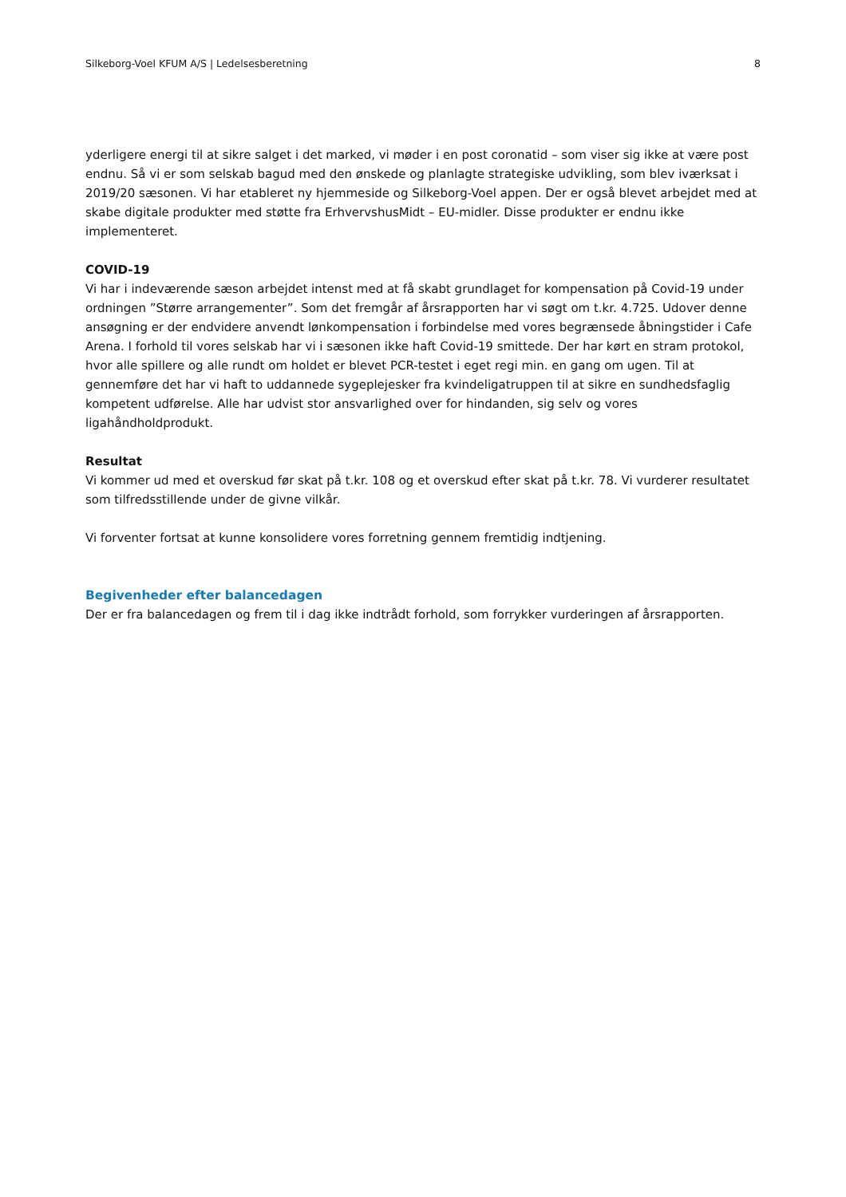Silkeborg-Voel KFUM A/S | Ledelsesberetning 8
yderligere energi til at sikre salget i det marked, vi møder i en post coronatid – som viser sig ikke at være post endnu. Så vi er som selskab bagud med den ønskede og planlagte strategiske udvikling, som blev iværksat i 2019/20 sæsonen. Vi har etableret ny hjemmeside og Silkeborg-Voel appen. Der er også blevet arbejdet med at skabe digitale produkter med støtte fra ErhvervshusMidt – EU-midler. Disse produkter er endnu ikke implementeret.
COVID-19
Vi har i indeværende sæson arbejdet intenst med at få skabt grundlaget for kompensation på Covid-19 under ordningen ”Større arrangementer”. Som det fremgår af årsrapporten har vi søgt om t.kr. 4.725. Udover denne ansøgning er der endvidere anvendt lønkompensation i forbindelse med vores begrænsede åbningstider i Cafe Arena. I forhold til vores selskab har vi i sæsonen ikke haft Covid-19 smittede. Der har kørt en stram protokol, hvor alle spillere og alle rundt om holdet er blevet PCR-testet i eget regi min. en gang om ugen. Til at gennemføre det har vi haft to uddannede sygeplejesker fra kvindeligatruppen til at sikre en sundhedsfaglig kompetent udførelse. Alle har udvist stor ansvarlighed over for hindanden, sig selv og vores ligahåndholdprodukt.
Resultat
Vi kommer ud med et overskud før skat på t.kr. 108 og et overskud efter skat på t.kr. 78. Vi vurderer resultatet som tilfredsstillende under de givne vilkår.
Vi forventer fortsat at kunne konsolidere vores forretning gennem fremtidig indtjening.
Begivenheder efter balancedagen
Der er fra balancedagen og frem til i dag ikke indtrådt forhold, som forrykker vurderingen af årsrapporten.